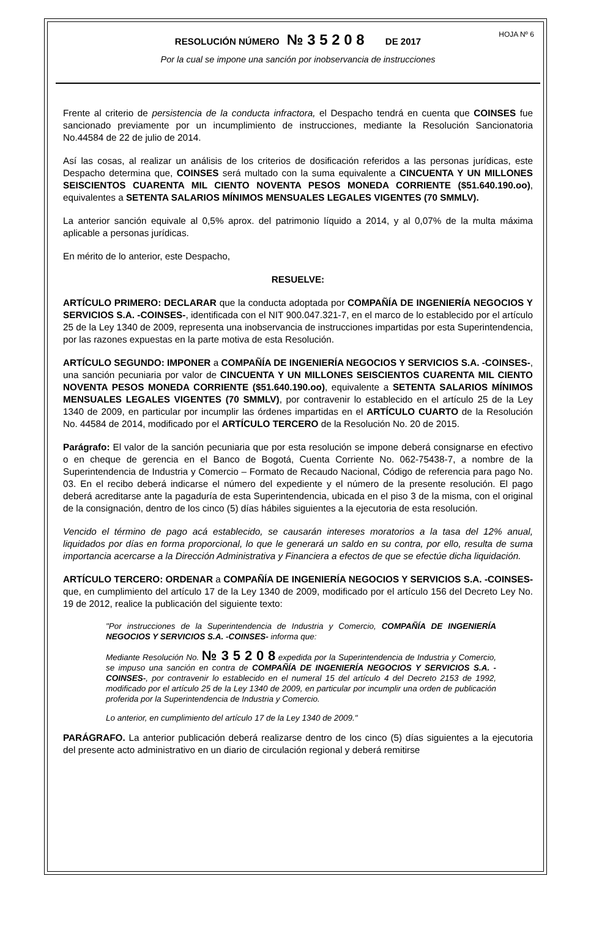HOJA Nº 6
RESOLUCIÓN NÚMERO № 3 5 2 0 8 DE 2017
Por la cual se impone una sanción por inobservancia de instrucciones
Frente al criterio de persistencia de la conducta infractora, el Despacho tendrá en cuenta que COINSES fue sancionado previamente por un incumplimiento de instrucciones, mediante la Resolución Sancionatoria No.44584 de 22 de julio de 2014.
Así las cosas, al realizar un análisis de los criterios de dosificación referidos a las personas jurídicas, este Despacho determina que, COINSES será multado con la suma equivalente a CINCUENTA Y UN MILLONES SEISCIENTOS CUARENTA MIL CIENTO NOVENTA PESOS MONEDA CORRIENTE ($51.640.190.oo), equivalentes a SETENTA SALARIOS MÍNIMOS MENSUALES LEGALES VIGENTES (70 SMMLV).
La anterior sanción equivale al 0,5% aprox. del patrimonio líquido a 2014, y al 0,07% de la multa máxima aplicable a personas jurídicas.
En mérito de lo anterior, este Despacho,
RESUELVE:
ARTÍCULO PRIMERO: DECLARAR que la conducta adoptada por COMPAÑÍA DE INGENIERÍA NEGOCIOS Y SERVICIOS S.A. -COINSES-, identificada con el NIT 900.047.321-7, en el marco de lo establecido por el artículo 25 de la Ley 1340 de 2009, representa una inobservancia de instrucciones impartidas por esta Superintendencia, por las razones expuestas en la parte motiva de esta Resolución.
ARTÍCULO SEGUNDO: IMPONER a COMPAÑÍA DE INGENIERÍA NEGOCIOS Y SERVICIOS S.A. -COINSES-, una sanción pecuniaria por valor de CINCUENTA Y UN MILLONES SEISCIENTOS CUARENTA MIL CIENTO NOVENTA PESOS MONEDA CORRIENTE ($51.640.190.oo), equivalente a SETENTA SALARIOS MÍNIMOS MENSUALES LEGALES VIGENTES (70 SMMLV), por contravenir lo establecido en el artículo 25 de la Ley 1340 de 2009, en particular por incumplir las órdenes impartidas en el ARTÍCULO CUARTO de la Resolución No. 44584 de 2014, modificado por el ARTÍCULO TERCERO de la Resolución No. 20 de 2015.
Parágrafo: El valor de la sanción pecuniaria que por esta resolución se impone deberá consignarse en efectivo o en cheque de gerencia en el Banco de Bogotá, Cuenta Corriente No. 062-75438-7, a nombre de la Superintendencia de Industria y Comercio – Formato de Recaudo Nacional, Código de referencia para pago No. 03. En el recibo deberá indicarse el número del expediente y el número de la presente resolución. El pago deberá acreditarse ante la pagaduría de esta Superintendencia, ubicada en el piso 3 de la misma, con el original de la consignación, dentro de los cinco (5) días hábiles siguientes a la ejecutoria de esta resolución.
Vencido el término de pago acá establecido, se causarán intereses moratorios a la tasa del 12% anual, liquidados por días en forma proporcional, lo que le generará un saldo en su contra, por ello, resulta de suma importancia acercarse a la Dirección Administrativa y Financiera a efectos de que se efectúe dicha liquidación.
ARTÍCULO TERCERO: ORDENAR a COMPAÑÍA DE INGENIERÍA NEGOCIOS Y SERVICIOS S.A. -COINSES- que, en cumplimiento del artículo 17 de la Ley 1340 de 2009, modificado por el artículo 156 del Decreto Ley No. 19 de 2012, realice la publicación del siguiente texto:
"Por instrucciones de la Superintendencia de Industria y Comercio, COMPAÑÍA DE INGENIERÍA NEGOCIOS Y SERVICIOS S.A. -COINSES- informa que:
Mediante Resolución No. № 3 5 2 0 8 expedida por la Superintendencia de Industria y Comercio, se impuso una sanción en contra de COMPAÑÍA DE INGENIERÍA NEGOCIOS Y SERVICIOS S.A. -COINSES-, por contravenir lo establecido en el numeral 15 del artículo 4 del Decreto 2153 de 1992, modificado por el artículo 25 de la Ley 1340 de 2009, en particular por incumplir una orden de publicación proferida por la Superintendencia de Industria y Comercio.
Lo anterior, en cumplimiento del artículo 17 de la Ley 1340 de 2009."
PARÁGRAFO. La anterior publicación deberá realizarse dentro de los cinco (5) días siguientes a la ejecutoria del presente acto administrativo en un diario de circulación regional y deberá remitirse